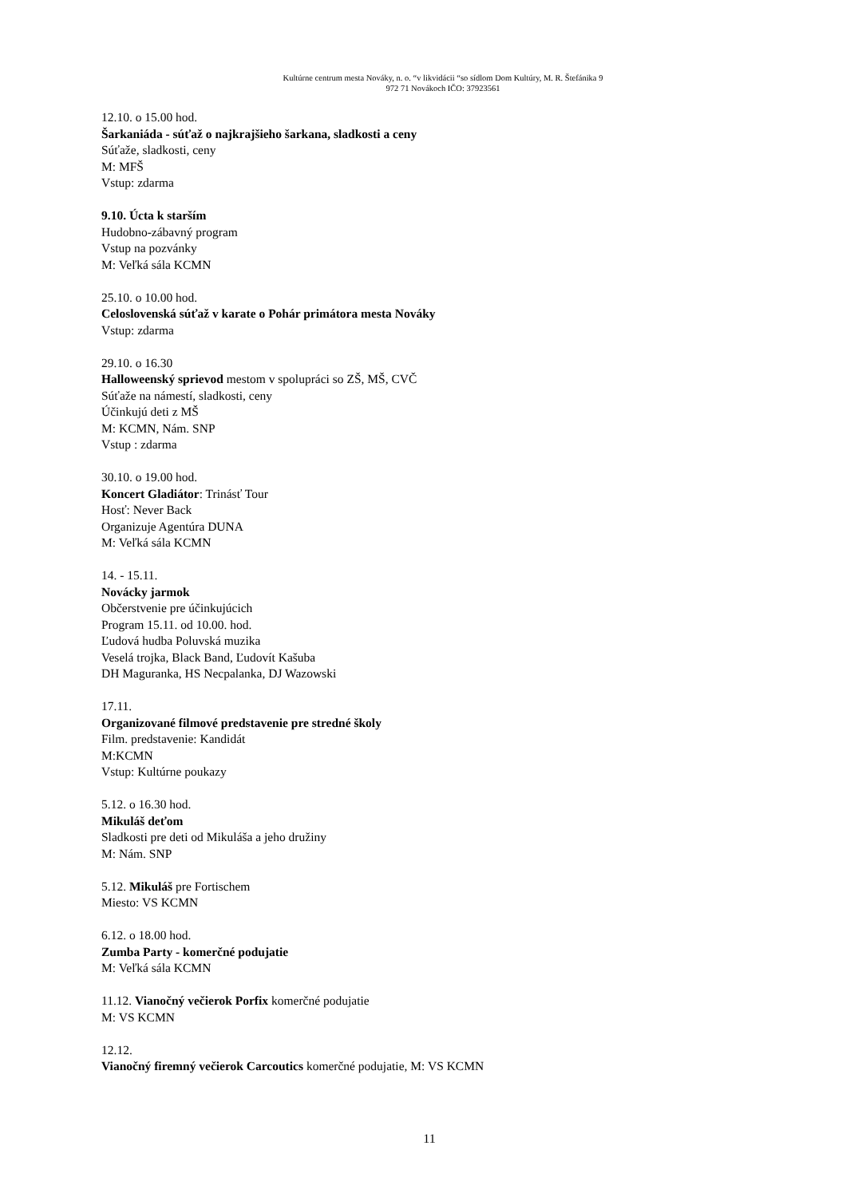Kultúrne centrum mesta Nováky, n. o. “v likvidácii “so sídlom Dom Kultúry, M. R. Štefánika 9
972 71 Novákoch IČO: 37923561
12.10. o 15.00 hod.
Šarkaniáda - súťaž o najkrajšieho šarkana, sladkosti a ceny
Súťaže, sladkosti, ceny
M: MFŠ
Vstup: zdarma
9.10. Úcta k starším
Hudobno-zábavný program
Vstup na pozvánky
M: Veľká sála KCMN
25.10. o 10.00 hod.
Celoslovenská súťaž v karate o Pohár primátora mesta Nováky
Vstup: zdarma
29.10. o 16.30
Halloweenský sprievod mestom v spolupráci so ZŠ, MŠ, CVČ
Súťaže na námestí, sladkosti, ceny
Účinkujú deti z MŠ
M: KCMN, Nám. SNP
Vstup : zdarma
30.10. o 19.00 hod.
Koncert Gladiátor: Trinásť Tour
Hosť: Never Back
Organizuje Agentúra DUNA
M: Veľká sála KCMN
14. - 15.11.
Novácky jarmok
Občerstvenie pre účinkujúcich
Program 15.11. od 10.00. hod.
Ľudová hudba Poluvská muzika
Veselá trojka, Black Band, Ľudovít Kašuba
DH Maguranka, HS Necpalanka, DJ Wazowski
17.11.
Organizované filmové predstavenie pre stredné školy
Film. predstavenie: Kandidát
M:KCMN
Vstup: Kultúrne poukazy
5.12. o 16.30 hod.
Mikuláš deťom
Sladkosti pre deti od Mikuláša a jeho družiny
M: Nám. SNP
5.12. Mikuláš pre Fortischem
Miesto: VS KCMN
6.12. o 18.00 hod.
Zumba Party - komerčné podujatie
M: Veľká sála KCMN
11.12. Vianočný večierok Porfix komerčné podujatie
M: VS KCMN
12.12.
Vianočný firemný večierok Carcoutics komerčné podujatie, M: VS KCMN
11